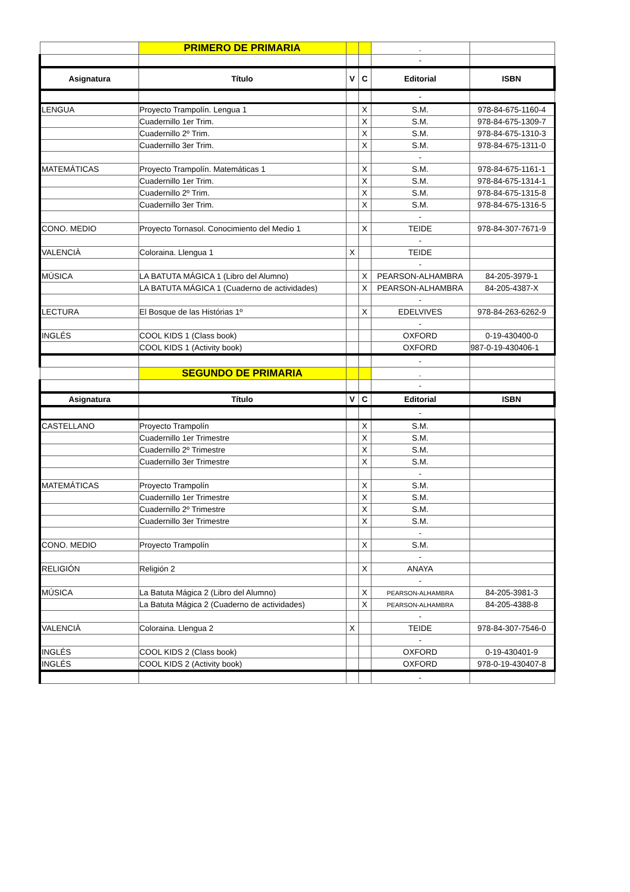| | PRIMERO DE PRIMARIA | | | . | |
| | | | | - | |
| Asignatura | Título | V | C | Editorial | ISBN |
| | | | | - | |
| LENGUA | Proyecto Trampolín. Lengua 1 | | X | S.M. | 978-84-675-1160-4 |
| | Cuadernillo 1er Trim. | | X | S.M. | 978-84-675-1309-7 |
| | Cuadernillo 2º Trim. | | X | S.M. | 978-84-675-1310-3 |
| | Cuadernillo 3er Trim. | | X | S.M. | 978-84-675-1311-0 |
| | | | | - | |
| MATEMÁTICAS | Proyecto Trampolín. Matemáticas 1 | | X | S.M. | 978-84-675-1161-1 |
| | Cuadernillo 1er Trim. | | X | S.M. | 978-84-675-1314-1 |
| | Cuadernillo 2º Trim. | | X | S.M. | 978-84-675-1315-8 |
| | Cuadernillo 3er Trim. | | X | S.M. | 978-84-675-1316-5 |
| | | | | - | |
| CONO. MEDIO | Proyecto Tornasol. Conocimiento del Medio 1 | | X | TEIDE | 978-84-307-7671-9 |
| | | | | - | |
| VALENCIÀ | Coloraina. Llengua 1 | X | | TEIDE | |
| | | | | - | |
| MÚSICA | LA BATUTA MÁGICA 1 (Libro del Alumno) | | X | PEARSON-ALHAMBRA | 84-205-3979-1 |
| | LA BATUTA MÁGICA 1 (Cuaderno de actividades) | | X | PEARSON-ALHAMBRA | 84-205-4387-X |
| | | | | - | |
| LECTURA | El Bosque de las Histórias 1º | | X | EDELVIVES | 978-84-263-6262-9 |
| | | | | - | |
| INGLÉS | COOL KIDS 1 (Class book) | | | OXFORD | 0-19-430400-0 |
| | COOL KIDS 1 (Activity book) | | | OXFORD | 987-0-19-430406-1 |
| | | | | - | |
| | SEGUNDO DE PRIMARIA | | | . | |
| | | | | - | |
| Asignatura | Título | V | C | Editorial | ISBN |
| | | | | - | |
| CASTELLANO | Proyecto Trampolín | | X | S.M. | |
| | Cuadernillo 1er Trimestre | | X | S.M. | |
| | Cuadernillo 2º Trimestre | | X | S.M. | |
| | Cuadernillo 3er Trimestre | | X | S.M. | |
| | | | | - | |
| MATEMÁTICAS | Proyecto Trampolín | | X | S.M. | |
| | Cuadernillo 1er Trimestre | | X | S.M. | |
| | Cuadernillo 2º Trimestre | | X | S.M. | |
| | Cuadernillo 3er Trimestre | | X | S.M. | |
| | | | | - | |
| CONO. MEDIO | Proyecto Trampolín | | X | S.M. | |
| | | | | - | |
| RELIGIÓN | Religión 2 | | X | ANAYA | |
| | | | | - | |
| MÚSICA | La Batuta Mágica 2 (Libro del Alumno) | | X | PEARSON-ALHAMBRA | 84-205-3981-3 |
| | La Batuta Mágica 2 (Cuaderno de actividades) | | X | PEARSON-ALHAMBRA | 84-205-4388-8 |
| | | | | - | |
| VALENCIÀ | Coloraina. Llengua 2 | X | | TEIDE | 978-84-307-7546-0 |
| | | | | - | |
| INGLÉS | COOL KIDS 2 (Class book) | | | OXFORD | 0-19-430401-9 |
| INGLÉS | COOL KIDS 2 (Activity book) | | | OXFORD | 978-0-19-430407-8 |
| | | | | - | |